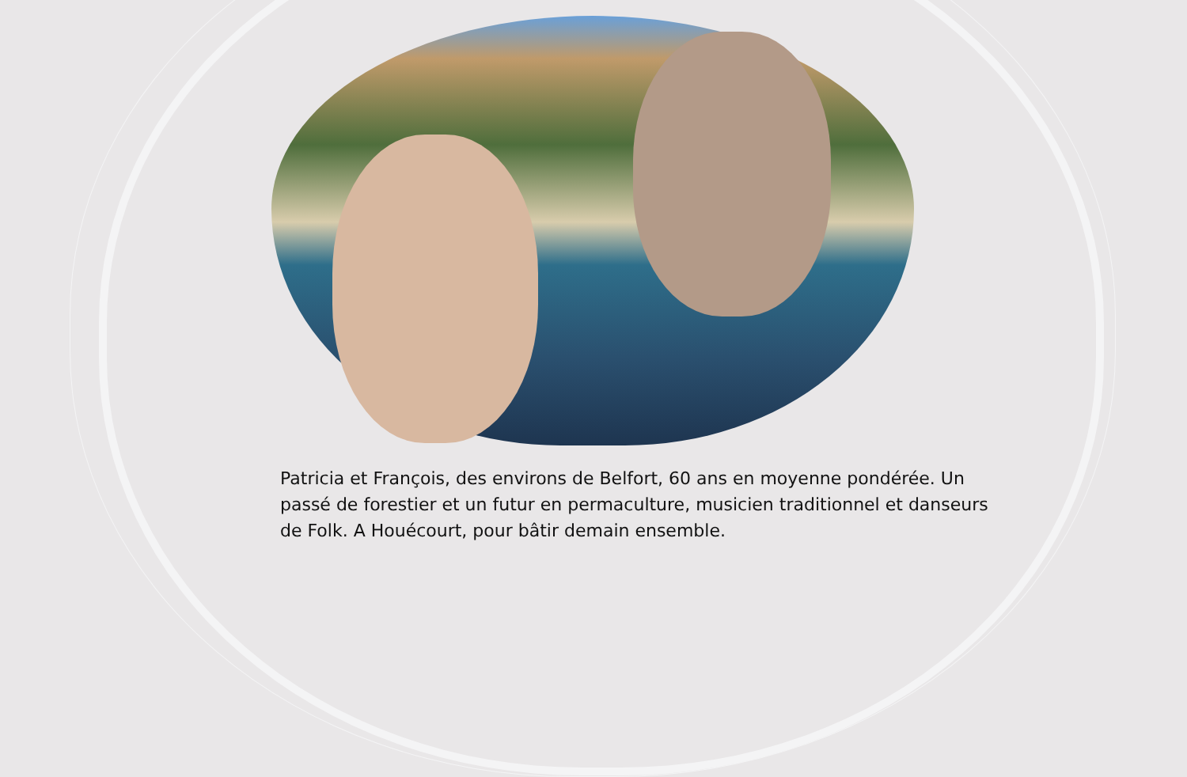Patricia et François, des environs de Belfort, 60 ans en moyenne pondérée. Un passé de forestier et un futur en permaculture, musicien traditionnel et danseurs de Folk. A Houécourt, pour bâtir demain ensemble.